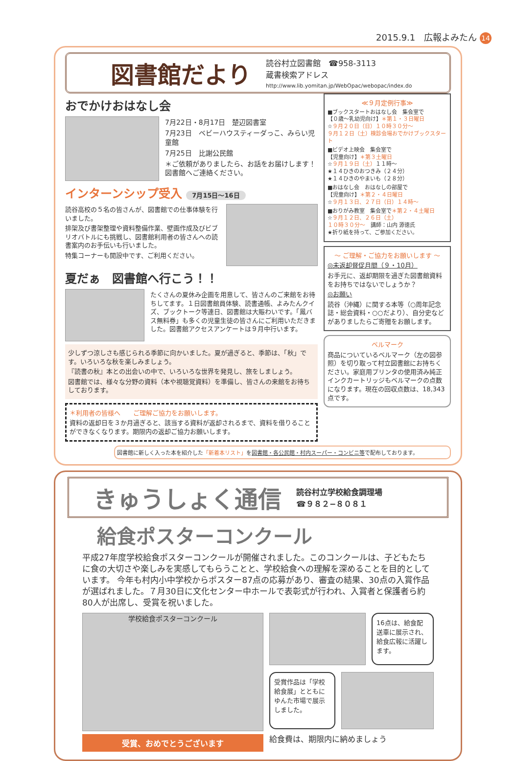2015.9.1　広報よみたん 14
図書館だより
読谷村立図書館　☎958-3113
蔵書検索アドレス
http://www.lib.yomitan.jp/WebOpac/webopac/index.do
おでかけおはなし会
7月22日・8月17日　楚辺図書室
7月23日　ベビーハウスティーダっこ、みらい児童館
7月25日　比謝公民館
＊ご依頼がありましたら、お話をお届けします！図書館へご連絡ください。
インターンシップ受入 7月15日〜16日
読谷高校の５名の皆さんが、図書館での仕事体験を行いました。
排架及び書架整理や資料整備作業、壁画作成及びビブリオバトルにも挑戦し、図書館利用者の皆さんへの読書案内のお手伝いも行いました。
特集コーナーも開設中です、ご利用ください。
夏だぁ　図書館へ行こう！！
たくさんの夏休み企画を用意して、皆さんのご来館をお待ちしてます。１日図書館員体験、読書通帳、よみたんクイズ、ブックトーク等連日、図書館は大賑わいです。「鳳バス無料券」も多くの児童生徒の皆さんにご利用いただきました。図書館アクセスアンケートは９月中行います。
少しずつ涼しさも感じられる季節に向かいました。夏が過ぎると、季節は、「秋」です。いろいろな秋を楽しみましょう。
『読書の秋』本との出会いの中で、いろいろな世界を発見し、旅をしましょう。
図書館では、様々な分野の資料（本や視聴覚資料）を準備し、皆さんの来館をお待ちしております。
＊利用者の皆様へ　　ご理解ご協力をお願いします。
資料の返却日を３か月過ぎると、該当する資料が返却されるまで、資料を借りることができなくなります。期限内の返却ご協力お願いします。
≪９月定例行事≫
■ブックスタートおはなし会　集会室で
【０歳〜乳幼児向け】＊第１・３日曜日
☆９月２０日（日）１０時３０分〜
９月１２日（土）検診会場おでかけブックスタート
■ビデオ上映会　集会室で
【児童向け】＊第３土曜日
☆９月１９日（土）１１時〜
★１４ひきのおつきみ（２４分）
★１４ひきのやまいも（２８分）
■おはなし会　おはなしの部屋で
【児童向け】＊第２・４日曜日
☆９月１３日、２７日（日）１４時〜
■おりがみ教室　集会室で＊第２・４土曜日
☆９月１２日、２６日（土）
１０時３０分〜　講師：山内 源徳氏
★折り紙を持って、ご参加ください。
〜 ご理解・ご協力をお願いします 〜
◎未返却督促月間（９・10月）
お手元に、返却期限を過ぎた図書館資料をお持ちではないでしょうか？
◎お願い
読谷（沖縄）に関する本等（○周年記念誌・総会資料・○○だより）、自分史などがありましたらご寄贈をお願します。
ベルマーク
商品についているベルマーク（左の図参照）を切り取って村立図書館にお持ちください。家庭用プリンタの使用済み純正インクカートリッジもベルマークの点数になります。現在の回収点数は、18,343 点です。
図書館に新しく入った本を紹介した「新着本リスト」を図書館・各公民館・村内スーパー・コンビニ等で配布しております。
きゅうしょく通信
読谷村立学校給食調理場
☎９８２−８０８１
給食ポスターコンクール
平成27年度学校給食ポスターコンクールが開催されました。このコンクールは、子どもたちに食の大切さや楽しみを実感してもらうことと、学校給食への理解を深めることを目的としています。 今年も村内小中学校からポスター87点の応募があり、審査の結果、30点の入賞作品が選ばれました。７月30日に文化センター中ホールで表彰式が行われ、入賞者と保護者ら約80人が出席し、受賞を祝いました。
学校給食ポスターコンクール
受賞、おめでとうございます
16点は、給食配送車に展示され、給食広報に活躍します。
受賞作品は「学校給食展」とともにゆんた市場で展示しました。
給食費は、期限内に納めましょう